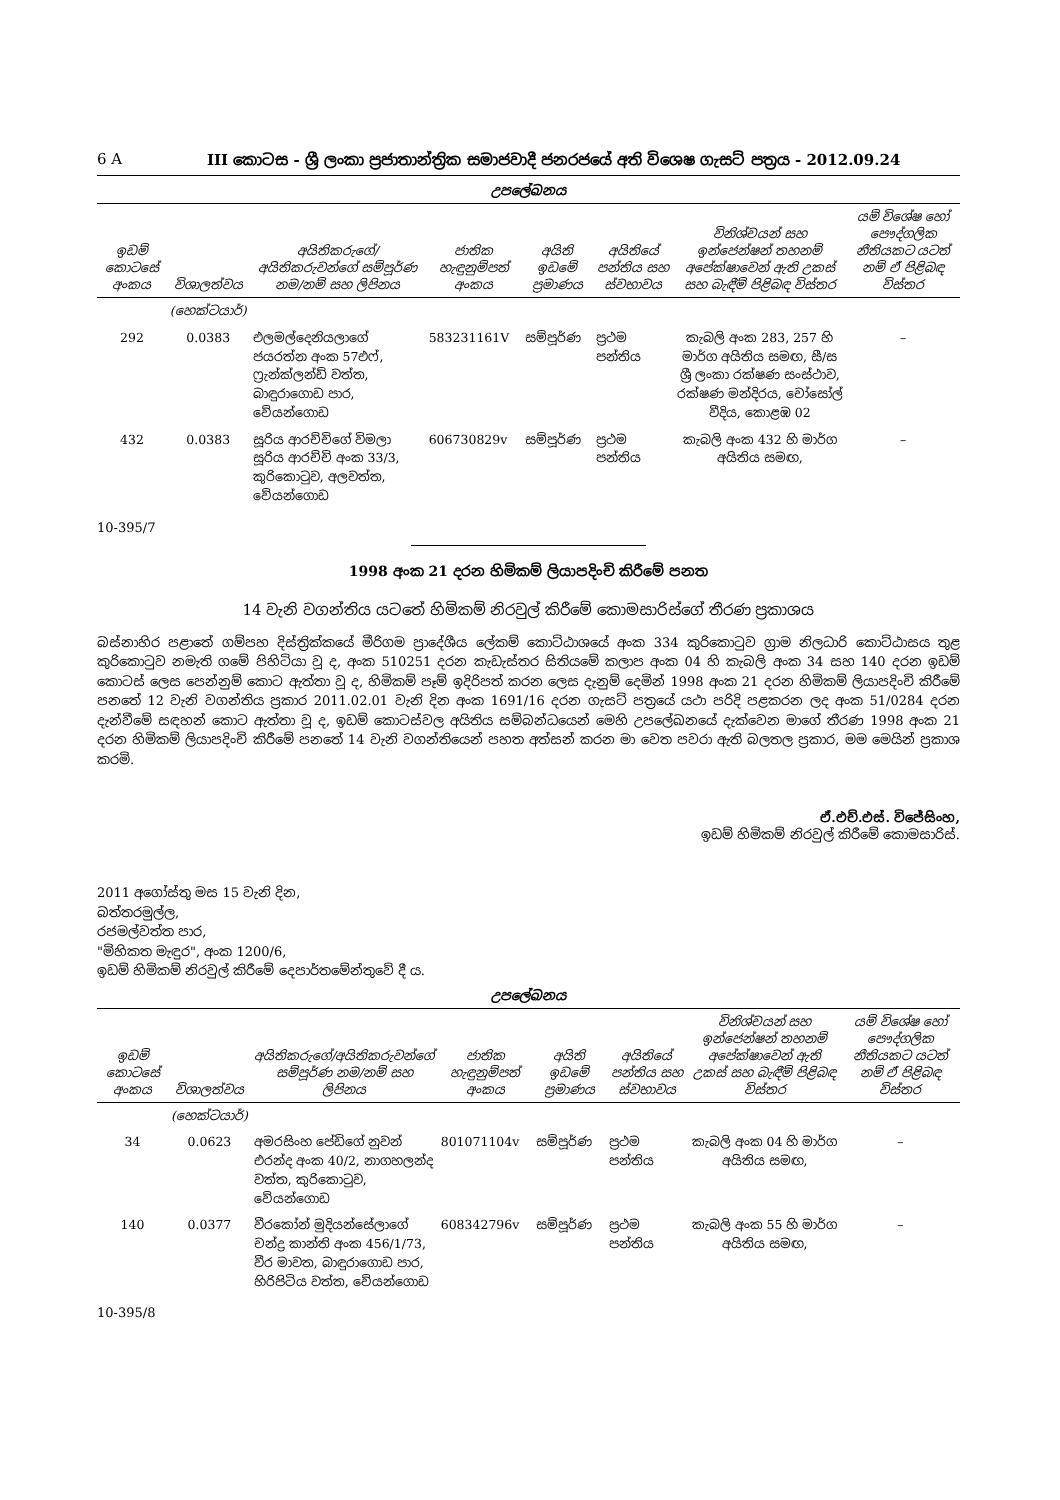6 A III කොටස - ශ්‍රී ලංකා ප්‍රජාතාන්ත්‍රික සමාජවාදී ජනරජයේ අති විශෙෂ ගැසට් පත්‍රය - 2012.09.24
උපලේඛනය
| ඉඩම් කොටසේ අංකය | විශාලත්වය | අයිතිකරුගේ/අයිතිකරුවන්ගේ සම්පූර්ණ නම/නම් සහ ලිපිනය | ජාතික හැඳුනුම්පත් අංකය | අයිති ඉඩමේ ප්‍රමාණය | අයිතියේ පන්තිය සහ ස්වභාවය | විනිශ්චයන් සහ ඉන්ජෙන්ෂන් තහනම් අපේක්ෂාවෙන් ඇති උකස් සහ බැඳීම් පිළිබඳ විස්තර | යම් විශේෂ හෝ පෞද්ගලික නීතියකට යටත් නම් ඒ පිළිබඳ විස්තර |
| --- | --- | --- | --- | --- | --- | --- | --- |
| | (හෙක්ටයාර්) | | | | | | |
| 292 | 0.0383 | එලමල්දෙනියලාගේ ජයරත්න අංක 57එෆ්, ෆ්‍රැන්ක්ලන්ඩ් වත්ත, බාඳුරාගොඩ පාර, වේයන්ගොඩ | 583231161V | සම්පූර්ණ | ප්‍රථම පන්තිය | කැබලි අංක 283, 257 හි මාර්ග අයිතිය සමඟ, සී/ස ශ්‍රී ලංකා රක්ෂණ සංස්ථාව, රක්ෂණ මන්දිරය, චෝසෝල් වීදිය, කොළඹ 02 | – |
| 432 | 0.0383 | සූරිය ආරච්චිගේ විමලා සූරිය ආරච්චි අංක 33/3, කුරිකොටුව, අලවත්ත, වේයන්ගොඩ | 606730829v | සම්පූර්ණ | ප්‍රථම පන්තිය | කැබලි අංක 432 හි මාර්ග අයිතිය සමඟ, | – |
10-395/7
1998 අංක 21 දරන හිමිකම් ලියාපදිංචි කිරීමේ පනත
14 වැනි වගන්තිය යටතේ හිමිකම් නිරවුල් කිරීමේ කොමසාරිස්ගේ තීරණ ප්‍රකාශය
බස්නාහිර පළාතේ ගම්පහ දිස්ත්‍රික්කයේ මීරිගම ප්‍රාදේශීය ලේකම් කොට්ඨාශයේ අංක 334 කුරිකොටුව ග්‍රාම නිලධාරි කොට්ඨාසය තුළ කුරිකොටුව නමැති ගමේ පිහිටියා වූ ද, අංක 510251 දරන කැඩැස්තර සිතියමේ කලාප අංක 04 හි කැබලි අංක 34 සහ 140 දරන ඉඩම් කොටස් ලෙස පෙන්නුම් කොට ඇත්තා වූ ද, හිමිකම් පෑම් ඉදිරිපත් කරන ලෙස දැනුම් දෙමින් 1998 අංක 21 දරන හිමිකම් ලියාපදිංචි කිරීමේ පනතේ 12 වැනි වගන්තිය ප්‍රකාර 2011.02.01 වැනි දින අංක 1691/16 දරන ගැසට් පත්‍රයේ යථා පරිදි පළකරන ලද අංක 51/0284 දරන දැන්වීමේ සඳහන් කොට ඇත්තා වූ ද, ඉඩම් කොටස්වල අයිතිය සම්බන්ධයෙන් මෙහි උපලේඛනයේ දැක්වෙන මාගේ තීරණ 1998 අංක 21 දරන හිමිකම් ලියාපදිංචි කිරීමේ පනතේ 14 වැනි වගන්තියෙන් පහත අත්සන් කරන මා වෙත පවරා ඇති බලතල ප්‍රකාර, මම මෙයින් ප්‍රකාශ කරමි.
ඒ.එච්.එස්. විජේසිංහ,
ඉඩම් හිමිකම් නිරවුල් කිරීමේ කොමසාරිස්.
2011 අගෝස්තු මස 15 වැනි දින,
බත්තරමුල්ල,
රජමල්වත්ත පාර,
"මිහිකත මැඳුර", අංක 1200/6,
ඉඩම් හිමිකම් නිරවුල් කිරීමේ දෙපාර්තමේන්තුවේ දී ය.
උපලේඛනය
| ඉඩම් කොටසේ අංකය | විශාලත්වය | අයිතිකරුගේ/අයිතිකරුවන්ගේ සම්පූර්ණ නම/නම් සහ ලිපිනය | ජාතික හැඳුනුම්පත් අංකය | අයිති ඉඩමේ ප්‍රමාණය | අයිතියේ පන්තිය සහ ස්වභාවය | විනිශ්චයන් සහ ඉන්ජෙන්ෂන් තහනම් අපේක්ෂාවෙන් ඇති උකස් සහ බැඳීම් පිළිබඳ විස්තර | යම් විශේෂ හෝ පෞද්ගලික නීතියකට යටත් නම් ඒ පිළිබඳ විස්තර |
| --- | --- | --- | --- | --- | --- | --- | --- |
| | (හෙක්ටයාර්) | | | | | | |
| 34 | 0.0623 | අමරසිංහ පේඩිගේ නුවන් එරන්ද අංක 40/2, නාගහලන්ද වත්ත, කුරිකොටුව, වේයන්ගොඩ | 801071104v | සම්පූර්ණ | ප්‍රථම පන්තිය | කැබලි අංක 04 හි මාර්ග අයිතිය සමඟ, | – |
| 140 | 0.0377 | වීරකෝන් මුදියන්සේලාගේ චන්ද්‍ර කාන්ති අංක 456/1/73, වීර මාවත, බාඳුරාගොඩ පාර, හිරිපිටිය වත්ත, වේයන්ගොඩ | 608342796v | සම්පූර්ණ | ප්‍රථම පන්තිය | කැබලි අංක 55 හි මාර්ග අයිතිය සමඟ, | – |
10-395/8